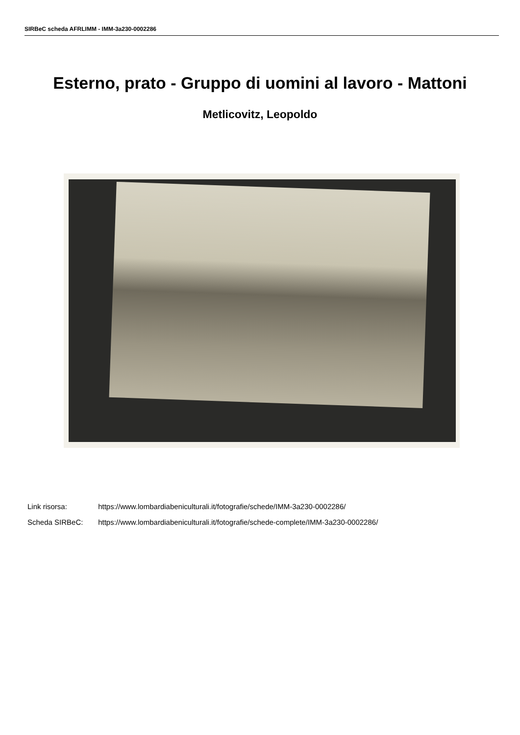SIRBeC scheda AFRLIMM - IMM-3a230-0002286
Esterno, prato - Gruppo di uomini al lavoro - Mattoni
Metlicovitz, Leopoldo
Link risorsa: https://www.lombardiabeniculturali.it/fotografie/schede/IMM-3a230-0002286/
Scheda SIRBeC: https://www.lombardiabeniculturali.it/fotografie/schede-complete/IMM-3a230-0002286/